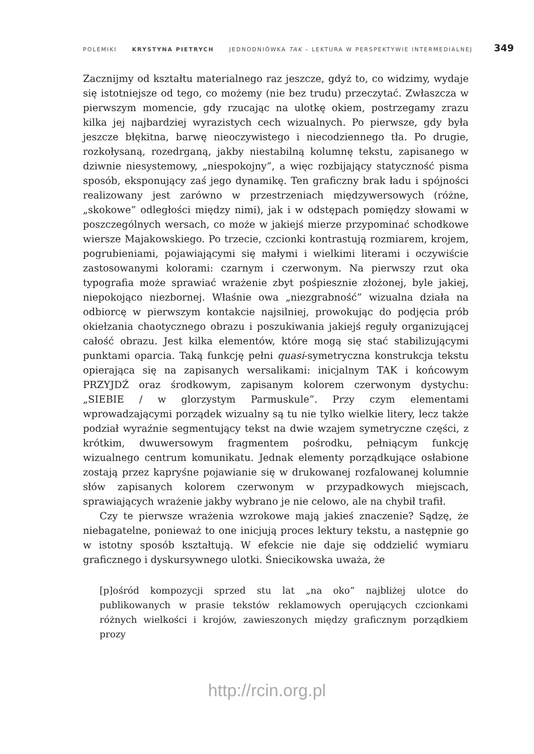POLEMIKI KRYSTYNA PIETRYCH JEDNODNIÓWKA TAK – LEKTURA W PERSPEKTYWIE INTERMEDIALNEJ 349
Zacznijmy od kształtu materialnego raz jeszcze, gdyż to, co widzimy, wydaje się istotniejsze od tego, co możemy (nie bez trudu) przeczytać. Zwłaszcza w pierwszym momencie, gdy rzucając na ulotkę okiem, postrzegamy zrazu kilka jej najbardziej wyrazistych cech wizualnych. Po pierwsze, gdy była jeszcze błękitna, barwę nieoczywistego i niecodziennego tła. Po drugie, rozkołysaną, rozedrganą, jakby niestabilną kolumnę tekstu, zapisanego w dziwnie niesystemowy, „niespokojny”, a więc rozbijający statyczność pisma sposób, eksponujący zaś jego dynamikę. Ten graficzny brak ładu i spójności realizowany jest zarówno w przestrzeniach międzywersowych (różne, „skokowe” odległości między nimi), jak i w odstępach pomiędzy słowami w poszczególnych wersach, co może w jakiejś mierze przypominać schodkowe wiersze Majakowskiego. Po trzecie, czcionki kontrastują rozmiarem, krojem, pogrubieniami, pojawiającymi się małymi i wielkimi literami i oczywiście zastosowanymi kolorami: czarnym i czerwonym. Na pierwszy rzut oka typografia może sprawiać wrażenie zbyt pośpiesznie złożonej, byle jakiej, niepokojąco niezbornej. Właśnie owa „niezgrabność” wizualna działa na odbiorcę w pierwszym kontakcie najsilniej, prowokując do podjęcia prób okiełzania chaotycznego obrazu i poszukiwania jakiejś reguły organizującej całość obrazu. Jest kilka elementów, które mogą się stać stabilizującymi punktami oparcia. Taką funkcję pełni quasi-symetryczna konstrukcja tekstu opierająca się na zapisanych wersalikami: inicjalnym TAK i końcowym PRZYJDŹ oraz środkowym, zapisanym kolorem czerwonym dystychu: „SIEBIE / w glorzystym Parmuskule”. Przy czym elementami wprowadzającymi porządek wizualny są tu nie tylko wielkie litery, lecz także podział wyraźnie segmentujący tekst na dwie wzajem symetryczne części, z krótkim, dwuwersowym fragmentem pośrodku, pełniącym funkcję wizualnego centrum komunikatu. Jednak elementy porządkujące osłabione zostają przez kapryśne pojawianie się w drukowanej rozfalowanej kolumnie słów zapisanych kolorem czerwonym w przypadkowych miejscach, sprawiających wrażenie jakby wybrano je nie celowo, ale na chybił trafił.
Czy te pierwsze wrażenia wzrokowe mają jakieś znaczenie? Sądzę, że niebagatelne, ponieważ to one inicjują proces lektury tekstu, a następnie go w istotny sposób kształtują. W efekcie nie daje się oddzielić wymiaru graficznego i dyskursywnego ulotki. Śniecikowska uważa, że
[p]ośród kompozycji sprzed stu lat „na oko” najbliżej ulotce do publikowanych w prasie tekstów reklamowych operujących czcionkami różnych wielkości i krojów, zawieszonych między graficznym porządkiem prozy
http://rcin.org.pl